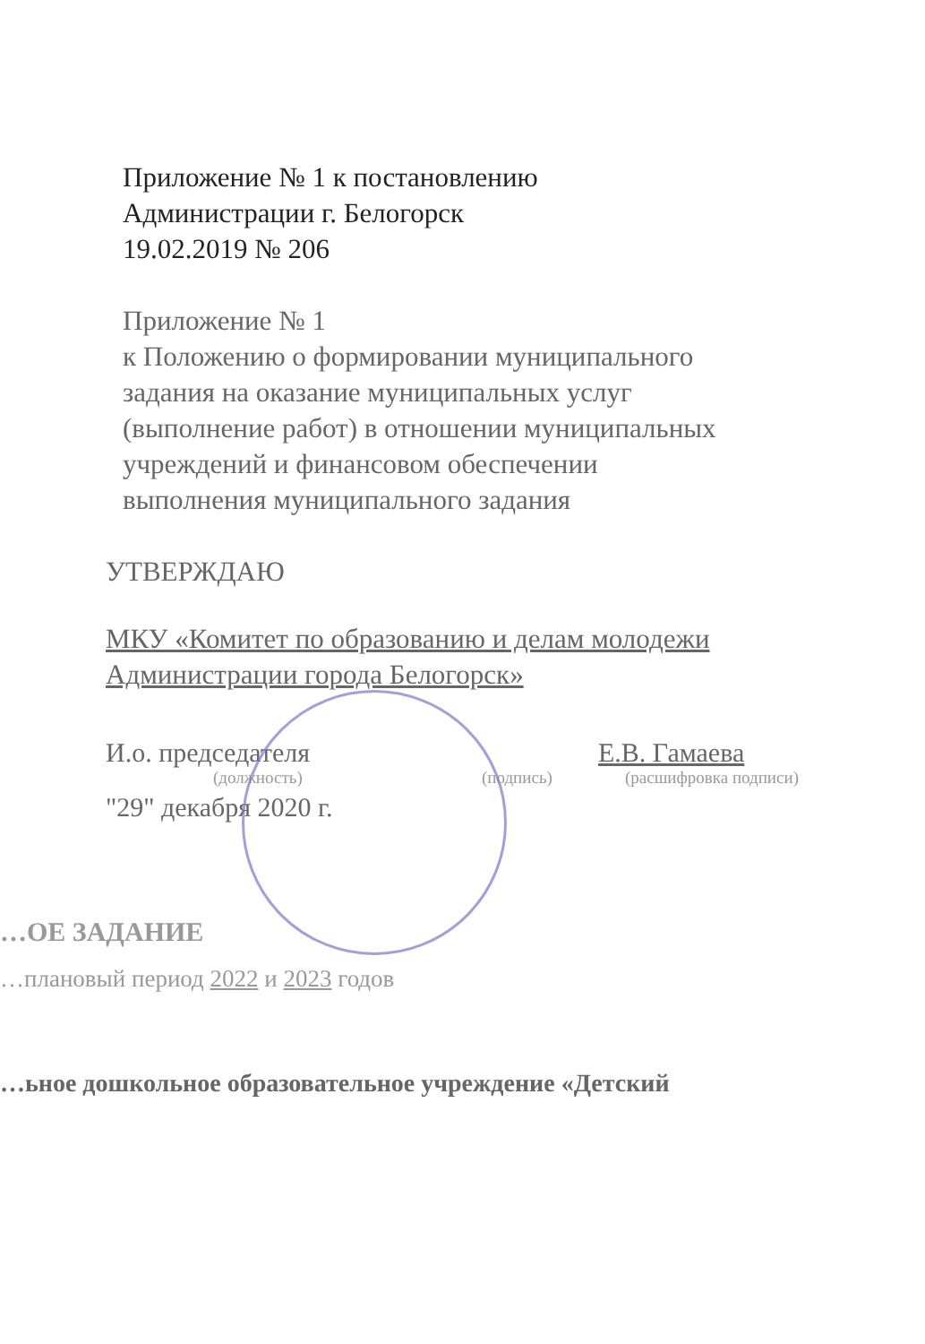Приложение № 1 к постановлению
Администрации г. Белогорск
19.02.2019 № 206
Приложение № 1
к Положению о формировании муниципального
задания на оказание муниципальных услуг
(выполнение работ) в отношении муниципальных
учреждений и финансовом обеспечении
выполнения муниципального задания
УТВЕРЖДАЮ
МКУ «Комитет по образованию и делам молодежи
Администрации города Белогорск»
И.о. председателя Е.В. Гамаева
(должность) (подпись) (расшифровка подписи)
"29" декабря 2020 г.
…ОЕ ЗАДАНИЕ
…плановый период 2022 и 2023 годов
…ьное дошкольное образовательное учреждение «Детский